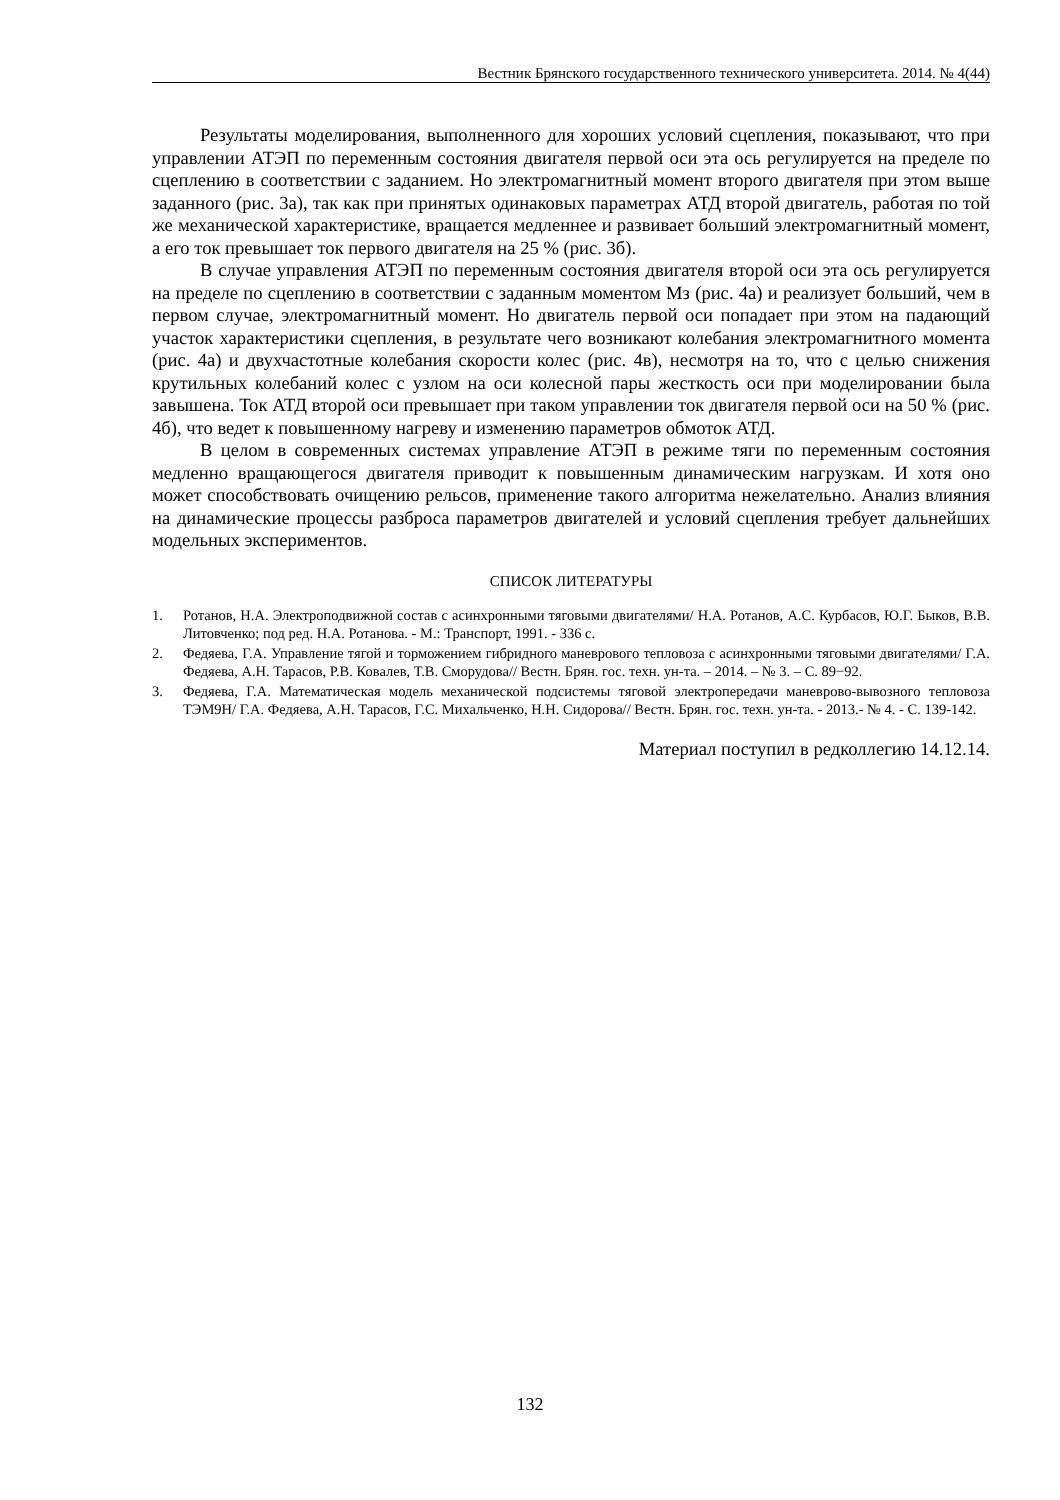Вестник Брянского государственного технического университета. 2014. № 4(44)
Результаты моделирования, выполненного для хороших условий сцепления, показывают, что при управлении АТЭП по переменным состояния двигателя первой оси эта ось регулируется на пределе по сцеплению в соответствии с заданием. Но электромагнитный момент второго двигателя при этом выше заданного (рис. 3а), так как при принятых одинаковых параметрах АТД второй двигатель, работая по той же механической характеристике, вращается медленнее и развивает больший электромагнитный момент, а его ток превышает ток первого двигателя на 25 % (рис. 3б).
В случае управления АТЭП по переменным состояния двигателя второй оси эта ось регулируется на пределе по сцеплению в соответствии с заданным моментом Мз (рис. 4а) и реализует больший, чем в первом случае, электромагнитный момент. Но двигатель первой оси попадает при этом на падающий участок характеристики сцепления, в результате чего возникают колебания электромагнитного момента (рис. 4а) и двухчастотные колебания скорости колес (рис. 4в), несмотря на то, что с целью снижения крутильных колебаний колес с узлом на оси колесной пары жесткость оси при моделировании была завышена. Ток АТД второй оси превышает при таком управлении ток двигателя первой оси на 50 % (рис. 4б), что ведет к повышенному нагреву и изменению параметров обмоток АТД.
В целом в современных системах управление АТЭП в режиме тяги по переменным состояния медленно вращающегося двигателя приводит к повышенным динамическим нагрузкам. И хотя оно может способствовать очищению рельсов, применение такого алгоритма нежелательно. Анализ влияния на динамические процессы разброса параметров двигателей и условий сцепления требует дальнейших модельных экспериментов.
СПИСОК ЛИТЕРАТУРЫ
1. Ротанов, Н.А. Электроподвижной состав с асинхронными тяговыми двигателями/ Н.А. Ротанов, А.С. Курбасов, Ю.Г. Быков, В.В. Литовченко; под ред. Н.А. Ротанова. - М.: Транспорт, 1991. - 336 с.
2. Федяева, Г.А. Управление тягой и торможением гибридного маневрового тепловоза с асинхронными тяговыми двигателями/ Г.А. Федяева, А.Н. Тарасов, Р.В. Ковалев, Т.В. Сморудова// Вестн. Брян. гос. техн. ун-та. – 2014. – № 3. – С. 89−92.
3. Федяева, Г.А. Математическая модель механической подсистемы тяговой электропередачи маневрово-вывозного тепловоза ТЭМ9Н/ Г.А. Федяева, А.Н. Тарасов, Г.С. Михальченко, Н.Н. Сидорова// Вестн. Брян. гос. техн. ун-та. - 2013.- № 4. - С. 139-142.
Материал поступил в редколлегию 14.12.14.
132